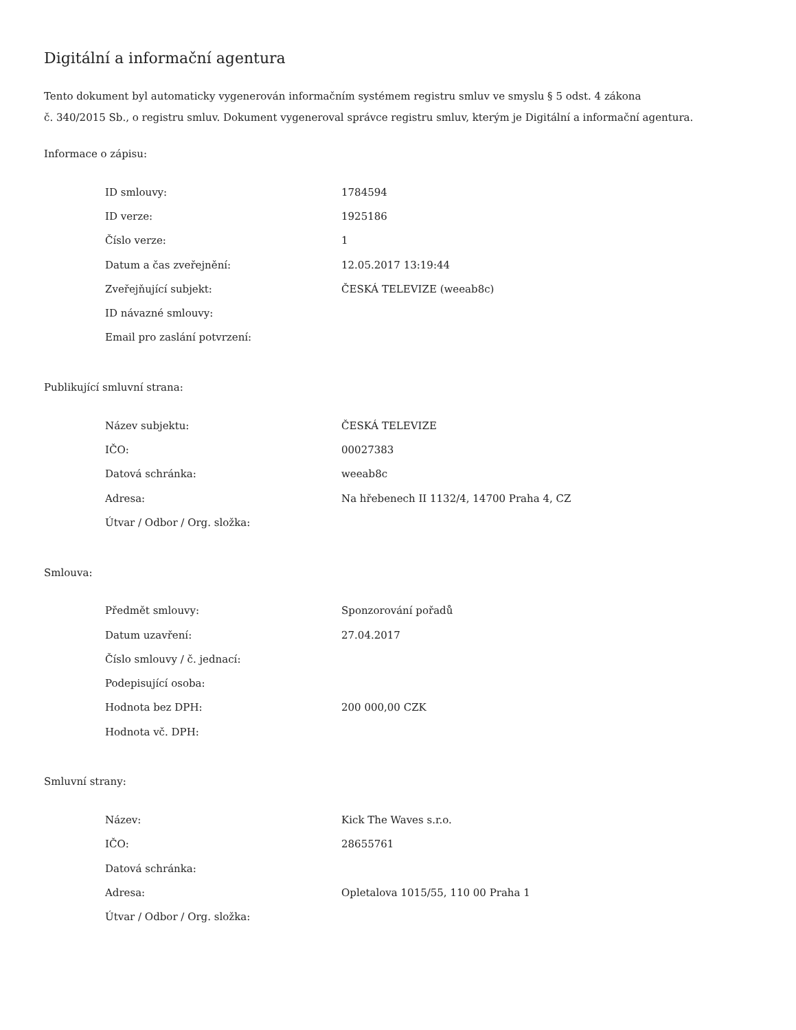Digitální a informační agentura
Tento dokument byl automaticky vygenerován informačním systémem registru smluv ve smyslu § 5 odst. 4 zákona
č. 340/2015 Sb., o registru smluv. Dokument vygeneroval správce registru smluv, kterým je Digitální a informační agentura.
Informace o zápisu:
| ID smlouvy: | 1784594 |
| ID verze: | 1925186 |
| Číslo verze: | 1 |
| Datum a čas zveřejnění: | 12.05.2017 13:19:44 |
| Zveřejňující subjekt: | ČESKÁ TELEVIZE (weeab8c) |
| ID návazné smlouvy: | |
| Email pro zaslání potvrzení: | |
Publikující smluvní strana:
| Název subjektu: | ČESKÁ TELEVIZE |
| IČO: | 00027383 |
| Datová schránka: | weeab8c |
| Adresa: | Na hřebenech II 1132/4, 14700 Praha 4, CZ |
| Útvar / Odbor / Org. složka: | |
Smlouva:
| Předmět smlouvy: | Sponzorování pořadů |
| Datum uzavření: | 27.04.2017 |
| Číslo smlouvy / č. jednací: | |
| Podepisující osoba: | |
| Hodnota bez DPH: | 200 000,00 CZK |
| Hodnota vč. DPH: | |
Smluvní strany:
| Název: | Kick The Waves s.r.o. |
| IČO: | 28655761 |
| Datová schránka: | |
| Adresa: | Opletalova 1015/55, 110 00 Praha 1 |
| Útvar / Odbor / Org. složka: | |